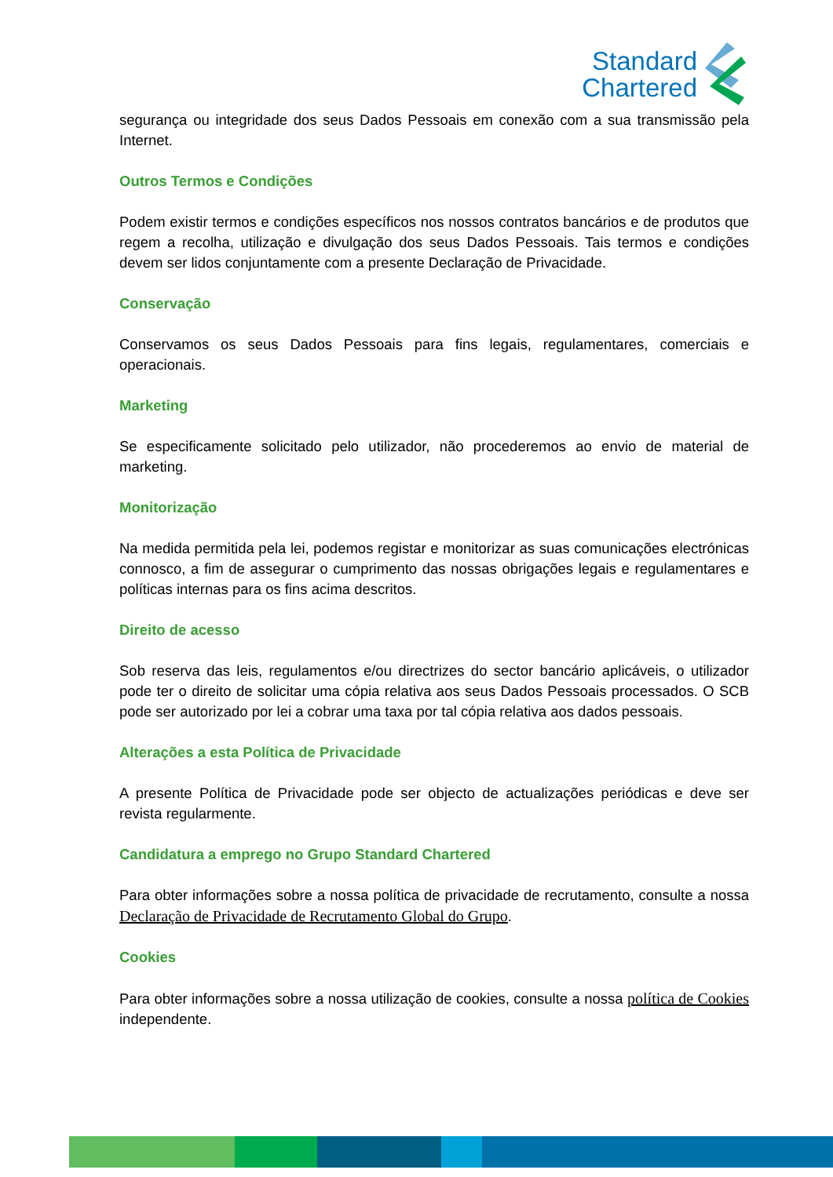Standard
Chartered
segurança ou integridade dos seus Dados Pessoais em conexão com a sua transmissão pela Internet.
Outros Termos e Condições
Podem existir termos e condições específicos nos nossos contratos bancários e de produtos que regem a recolha, utilização e divulgação dos seus Dados Pessoais. Tais termos e condições devem ser lidos conjuntamente com a presente Declaração de Privacidade.
Conservação
Conservamos os seus Dados Pessoais para fins legais, regulamentares, comerciais e operacionais.
Marketing
Se especificamente solicitado pelo utilizador, não procederemos ao envio de material de marketing.
Monitorização
Na medida permitida pela lei, podemos registar e monitorizar as suas comunicações electrónicas connosco, a fim de assegurar o cumprimento das nossas obrigações legais e regulamentares e políticas internas para os fins acima descritos.
Direito de acesso
Sob reserva das leis, regulamentos e/ou directrizes do sector bancário aplicáveis, o utilizador pode ter o direito de solicitar uma cópia relativa aos seus Dados Pessoais processados. O SCB pode ser autorizado por lei a cobrar uma taxa por tal cópia relativa aos dados pessoais.
Alterações a esta Política de Privacidade
A presente Política de Privacidade pode ser objecto de actualizações periódicas e deve ser revista regularmente.
Candidatura a emprego no Grupo Standard Chartered
Para obter informações sobre a nossa política de privacidade de recrutamento, consulte a nossa Declaração de Privacidade de Recrutamento Global do Grupo.
Cookies
Para obter informações sobre a nossa utilização de cookies, consulte a nossa política de Cookies independente.